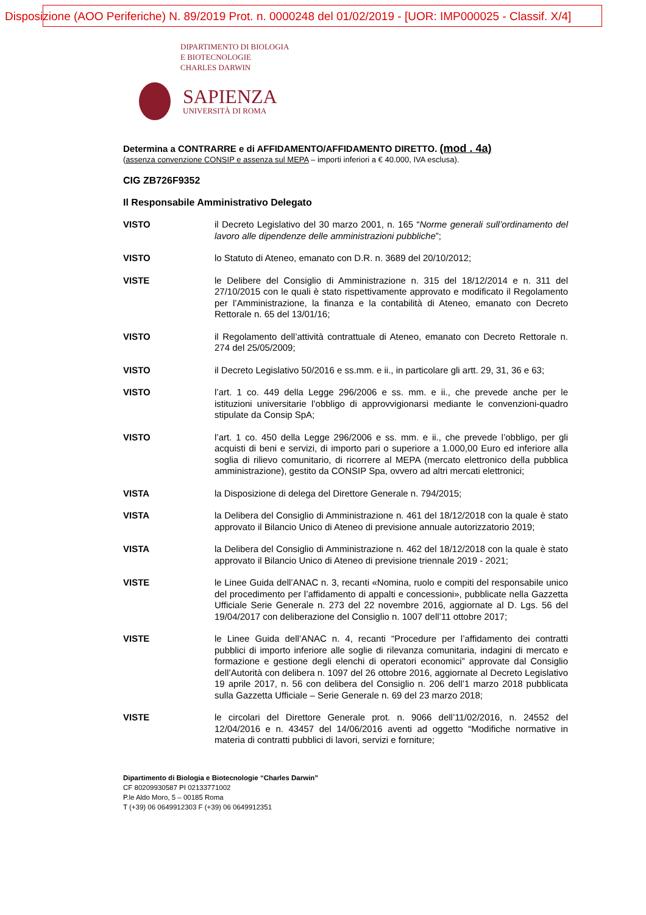Disposizione (AOO Periferiche) N. 89/2019 Prot. n. 0000248 del 01/02/2019 - [UOR: IMP000025 - Classif. X/4]
DIPARTIMENTO DI BIOLOGIA
E BIOTECNOLOGIE
CHARLES DARWIN
SAPIENZA
UNIVERSITÀ DI ROMA
Determina a CONTRARRE e di AFFIDAMENTO/AFFIDAMENTO DIRETTO. (mod . 4a)
(assenza convenzione CONSIP e assenza sul MEPA – importi inferiori a € 40.000, IVA esclusa).
CIG ZB726F9352
Il Responsabile Amministrativo Delegato
VISTO il Decreto Legislativo del 30 marzo 2001, n. 165 “Norme generali sull’ordinamento del lavoro alle dipendenze delle amministrazioni pubbliche”;
VISTO lo Statuto di Ateneo, emanato con D.R. n. 3689 del 20/10/2012;
VISTE le Delibere del Consiglio di Amministrazione n. 315 del 18/12/2014 e n. 311 del 27/10/2015 con le quali è stato rispettivamente approvato e modificato il Regolamento per l’Amministrazione, la finanza e la contabilità di Ateneo, emanato con Decreto Rettorale n. 65 del 13/01/16;
VISTO il Regolamento dell’attività contrattuale di Ateneo, emanato con Decreto Rettorale n. 274 del 25/05/2009;
VISTO il Decreto Legislativo 50/2016 e ss.mm. e ii., in particolare gli artt. 29, 31, 36 e 63;
VISTO l’art. 1 co. 449 della Legge 296/2006 e ss. mm. e ii., che prevede anche per le istituzioni universitarie l’obbligo di approvvigionarsi mediante le convenzioni-quadro stipulate da Consip SpA;
VISTO l’art. 1 co. 450 della Legge 296/2006 e ss. mm. e ii., che prevede l’obbligo, per gli acquisti di beni e servizi, di importo pari o superiore a 1.000,00 Euro ed inferiore alla soglia di rilievo comunitario, di ricorrere al MEPA (mercato elettronico della pubblica amministrazione), gestito da CONSIP Spa, ovvero ad altri mercati elettronici;
VISTA la Disposizione di delega del Direttore Generale n. 794/2015;
VISTA la Delibera del Consiglio di Amministrazione n. 461 del 18/12/2018 con la quale è stato approvato il Bilancio Unico di Ateneo di previsione annuale autorizzatorio 2019;
VISTA la Delibera del Consiglio di Amministrazione n. 462 del 18/12/2018 con la quale è stato approvato il Bilancio Unico di Ateneo di previsione triennale 2019 - 2021;
VISTE le Linee Guida dell’ANAC n. 3, recanti «Nomina, ruolo e compiti del responsabile unico del procedimento per l’affidamento di appalti e concessioni», pubblicate nella Gazzetta Ufficiale Serie Generale n. 273 del 22 novembre 2016, aggiornate al D. Lgs. 56 del 19/04/2017 con deliberazione del Consiglio n. 1007 dell’11 ottobre 2017;
VISTE le Linee Guida dell’ANAC n. 4, recanti “Procedure per l’affidamento dei contratti pubblici di importo inferiore alle soglie di rilevanza comunitaria, indagini di mercato e formazione e gestione degli elenchi di operatori economici” approvate dal Consiglio dell’Autorità con delibera n. 1097 del 26 ottobre 2016, aggiornate al Decreto Legislativo 19 aprile 2017, n. 56 con delibera del Consiglio n. 206 dell’1 marzo 2018 pubblicata sulla Gazzetta Ufficiale – Serie Generale n. 69 del 23 marzo 2018;
VISTE le circolari del Direttore Generale prot. n. 9066 dell’11/02/2016, n. 24552 del 12/04/2016 e n. 43457 del 14/06/2016 aventi ad oggetto “Modifiche normative in materia di contratti pubblici di lavori, servizi e forniture;
Dipartimento di Biologia e Biotecnologie “Charles Darwin”
CF 80209930587 PI 02133771002
P.le Aldo Moro, 5 – 00185 Roma
T (+39) 06 0649912303 F (+39) 06 0649912351